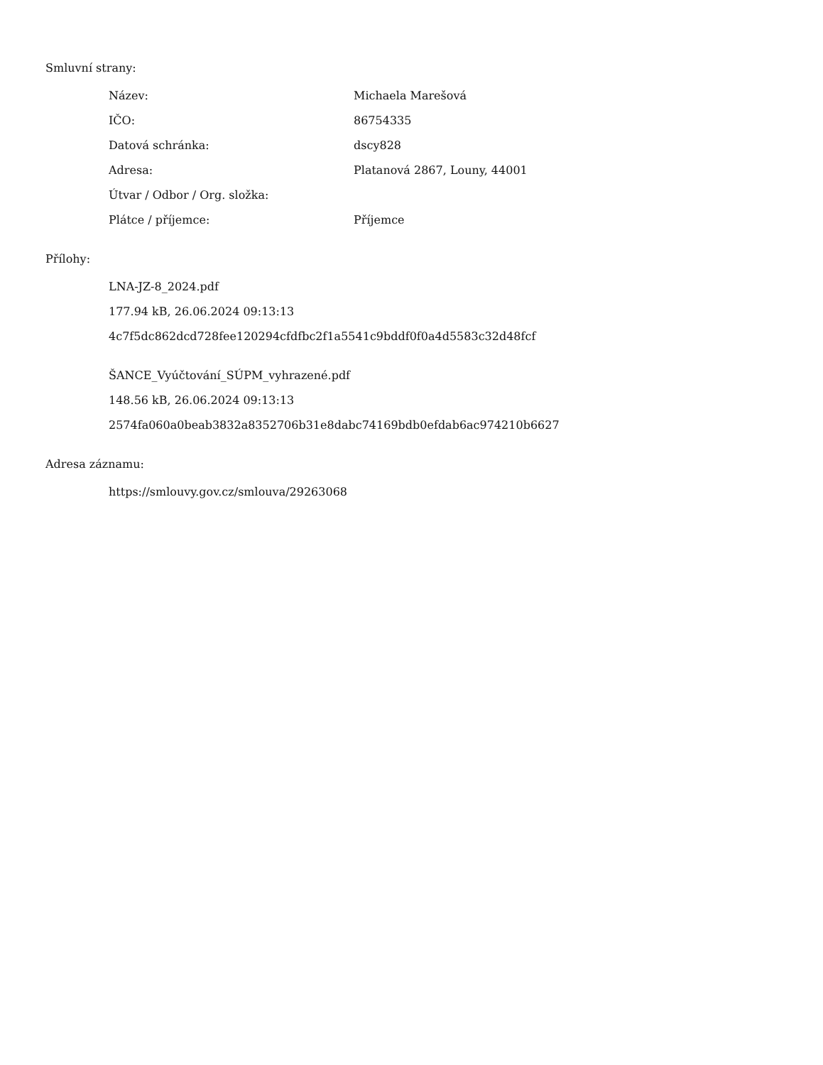Smluvní strany:
| Název: | Michaela Marešová |
| IČO: | 86754335 |
| Datová schránka: | dscy828 |
| Adresa: | Platanová 2867, Louny, 44001 |
| Útvar / Odbor / Org. složka: | |
| Plátce / příjemce: | Příjemce |
Přílohy:
LNA-JZ-8_2024.pdf
177.94 kB, 26.06.2024 09:13:13
4c7f5dc862dcd728fee120294cfdfbc2f1a5541c9bddf0f0a4d5583c32d48fcf
ŠANCE_Vyúčtování_SÚPM_vyhrazené.pdf
148.56 kB, 26.06.2024 09:13:13
2574fa060a0beab3832a8352706b31e8dabc74169bdb0efdab6ac974210b6627
Adresa záznamu:
https://smlouvy.gov.cz/smlouva/29263068